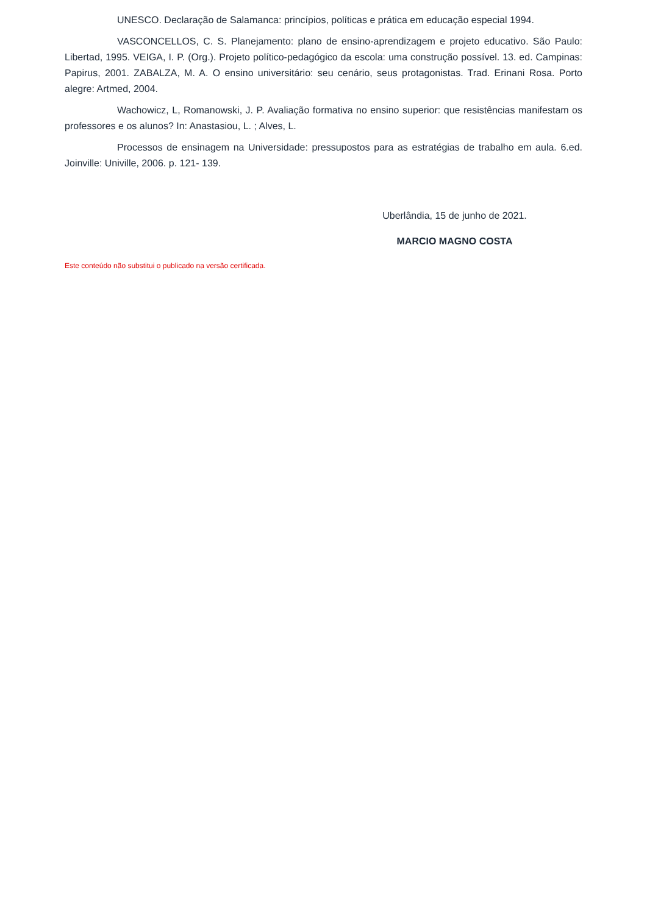UNESCO. Declaração de Salamanca: princípios, políticas e prática em educação especial 1994.
VASCONCELLOS, C. S. Planejamento: plano de ensino-aprendizagem e projeto educativo. São Paulo: Libertad, 1995. VEIGA, I. P. (Org.). Projeto político-pedagógico da escola: uma construção possível. 13. ed. Campinas: Papirus, 2001. ZABALZA, M. A. O ensino universitário: seu cenário, seus protagonistas. Trad. Erinani Rosa. Porto alegre: Artmed, 2004.
Wachowicz, L, Romanowski, J. P. Avaliação formativa no ensino superior: que resistências manifestam os professores e os alunos? In: Anastasiou, L. ; Alves, L.
Processos de ensinagem na Universidade: pressupostos para as estratégias de trabalho em aula. 6.ed. Joinville: Univille, 2006. p. 121- 139.
Uberlândia, 15 de junho de 2021.
MARCIO MAGNO COSTA
Este conteúdo não substitui o publicado na versão certificada.